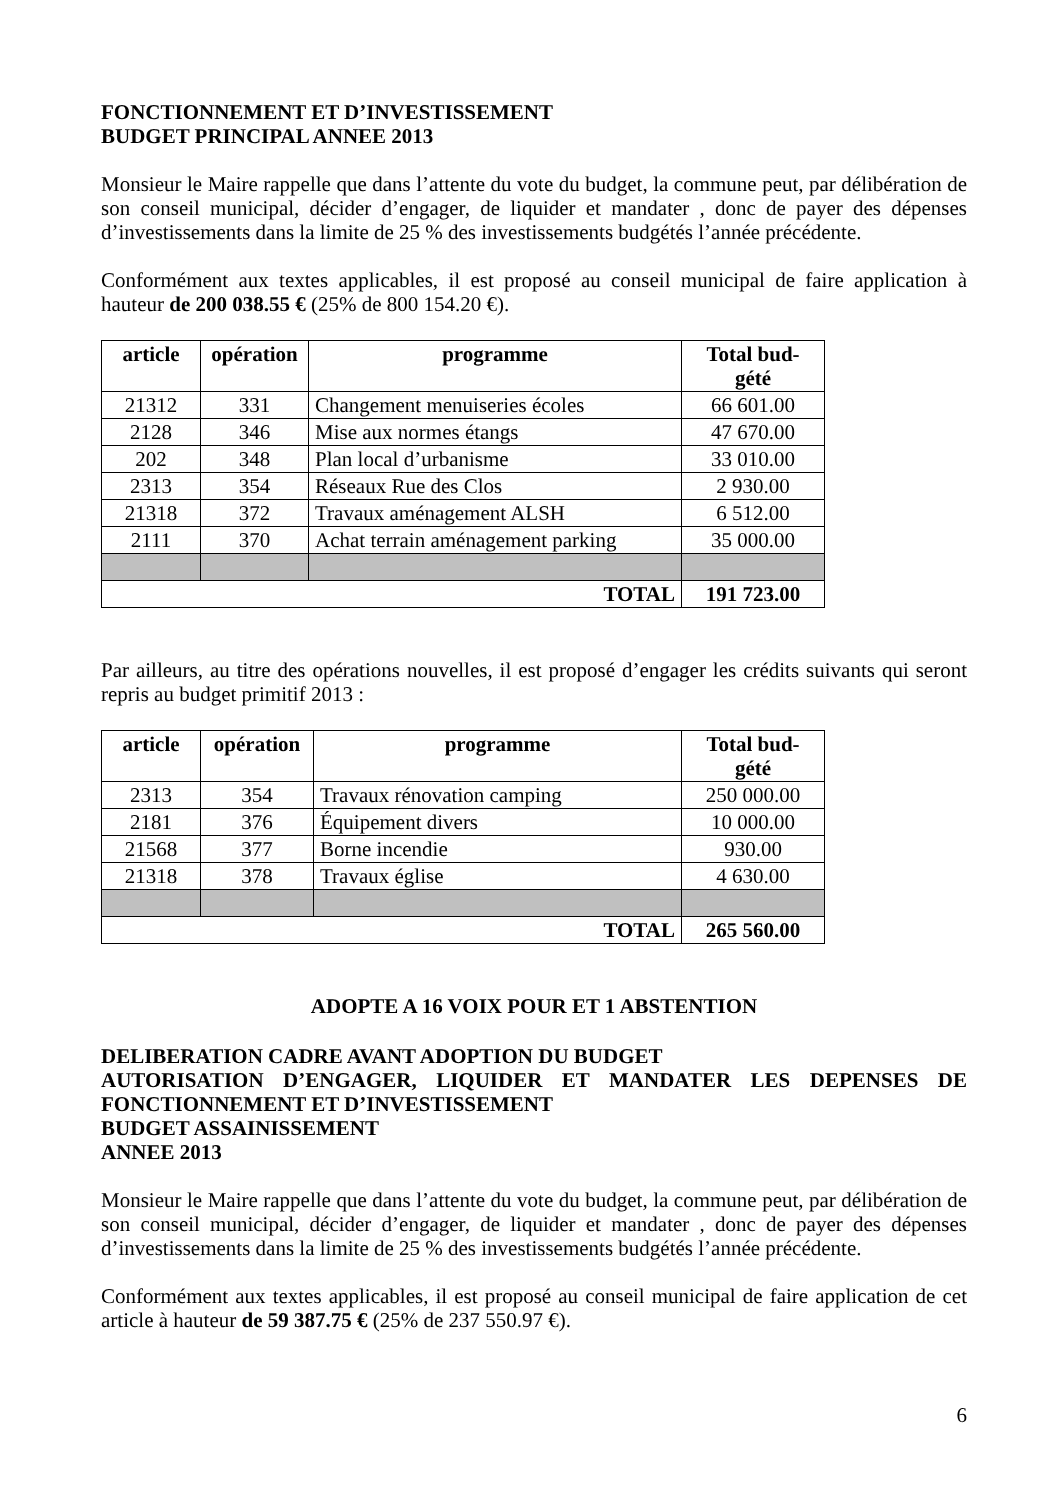FONCTIONNEMENT ET D’INVESTISSEMENT
BUDGET PRINCIPAL ANNEE 2013
Monsieur le Maire rappelle que dans l’attente du vote du budget, la commune peut, par délibération de son conseil municipal, décider d’engager, de liquider et mandater , donc de payer des dépenses d’investissements dans la limite de 25 % des investissements budgétés l’année précédente.
Conformément aux textes applicables, il est proposé au conseil municipal de faire application à hauteur de 200 038.55 € (25% de 800 154.20 €).
| article | opération | programme | Total bud- gété |
| --- | --- | --- | --- |
| 21312 | 331 | Changement menuiseries écoles | 66 601.00 |
| 2128 | 346 | Mise aux normes étangs | 47 670.00 |
| 202 | 348 | Plan local d’urbanisme | 33 010.00 |
| 2313 | 354 | Réseaux Rue des Clos | 2 930.00 |
| 21318 | 372 | Travaux aménagement ALSH | 6 512.00 |
| 2111 | 370 | Achat terrain aménagement parking | 35 000.00 |
| TOTAL | | | 191 723.00 |
Par ailleurs, au titre des opérations nouvelles, il est proposé d’engager les crédits suivants qui seront repris au budget primitif 2013 :
| article | opération | programme | Total bud- gété |
| --- | --- | --- | --- |
| 2313 | 354 | Travaux rénovation camping | 250 000.00 |
| 2181 | 376 | Équipement divers | 10 000.00 |
| 21568 | 377 | Borne incendie | 930.00 |
| 21318 | 378 | Travaux église | 4 630.00 |
| TOTAL | | | 265 560.00 |
ADOPTE A 16 VOIX POUR ET 1 ABSTENTION
DELIBERATION CADRE AVANT ADOPTION DU BUDGET
AUTORISATION D’ENGAGER, LIQUIDER ET MANDATER LES DEPENSES DE FONCTIONNEMENT ET D’INVESTISSEMENT
BUDGET ASSAINISSEMENT
ANNEE 2013
Monsieur le Maire rappelle que dans l’attente du vote du budget, la commune peut, par délibération de son conseil municipal, décider d’engager, de liquider et mandater , donc de payer des dépenses d’investissements dans la limite de 25 % des investissements budgétés l’année précédente.
Conformément aux textes applicables, il est proposé au conseil municipal de faire application de cet article à hauteur de 59 387.75 € (25% de 237 550.97 €).
6